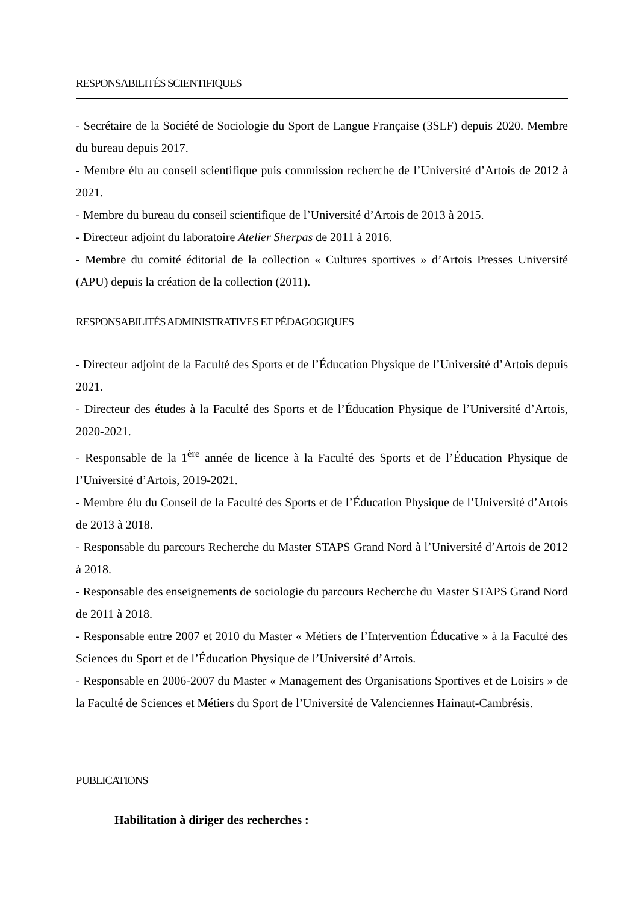RESPONSABILITÉS SCIENTIFIQUES
- Secrétaire de la Société de Sociologie du Sport de Langue Française (3SLF) depuis 2020. Membre du bureau depuis 2017.
- Membre élu au conseil scientifique puis commission recherche de l’Université d’Artois de 2012 à 2021.
- Membre du bureau du conseil scientifique de l’Université d’Artois de 2013 à 2015.
- Directeur adjoint du laboratoire Atelier Sherpas de 2011 à 2016.
- Membre du comité éditorial de la collection « Cultures sportives » d’Artois Presses Université (APU) depuis la création de la collection (2011).
RESPONSABILITÉS ADMINISTRATIVES ET PÉDAGOGIQUES
- Directeur adjoint de la Faculté des Sports et de l’Éducation Physique de l’Université d’Artois depuis 2021.
- Directeur des études à la Faculté des Sports et de l’Éducation Physique de l’Université d’Artois, 2020-2021.
- Responsable de la 1<sup>ère</sup> année de licence à la Faculté des Sports et de l’Éducation Physique de l’Université d’Artois, 2019-2021.
- Membre élu du Conseil de la Faculté des Sports et de l’Éducation Physique de l’Université d’Artois de 2013 à 2018.
- Responsable du parcours Recherche du Master STAPS Grand Nord à l’Université d’Artois de 2012 à 2018.
- Responsable des enseignements de sociologie du parcours Recherche du Master STAPS Grand Nord de 2011 à 2018.
- Responsable entre 2007 et 2010 du Master « Métiers de l’Intervention Éducative » à la Faculté des Sciences du Sport et de l’Éducation Physique de l’Université d’Artois.
- Responsable en 2006-2007 du Master « Management des Organisations Sportives et de Loisirs » de la Faculté de Sciences et Métiers du Sport de l’Université de Valenciennes Hainaut-Cambrésis.
PUBLICATIONS
Habilitation à diriger des recherches :